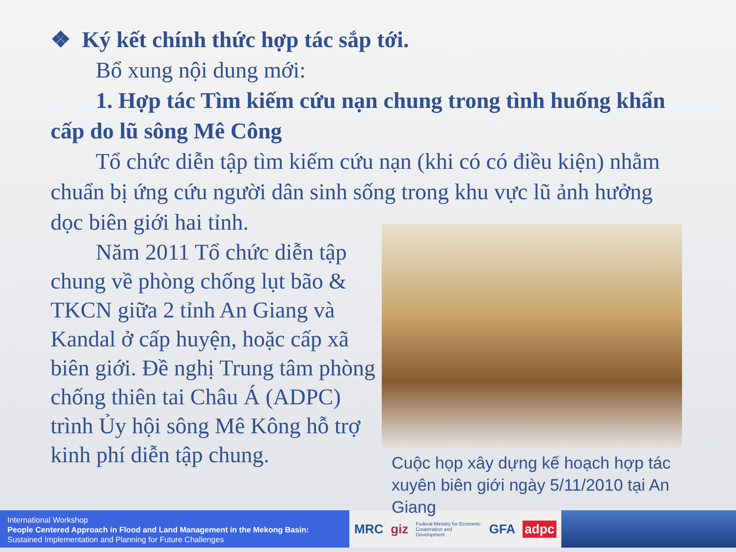❖ Ký kết chính thức hợp tác sắp tới.
Bổ xung nội dung mới:
1. Hợp tác Tìm kiếm cứu nạn chung trong tình huống khẩn cấp do lũ sông Mê Công
Tổ chức diễn tập tìm kiếm cứu nạn (khi có có điều kiện) nhằm chuẩn bị ứng cứu người dân sinh sống trong khu vực lũ ảnh hưởng dọc biên giới hai tỉnh.
Năm 2011 Tổ chức diễn tập chung về phòng chống lụt bão & TKCN giữa 2 tỉnh An Giang và Kandal ở cấp huyện, hoặc cấp xã biên giới. Đề nghị Trung tâm phòng chống thiên tai Châu Á (ADPC) trình Ủy hội sông Mê Kông hỗ trợ kinh phí diễn tập chung.
Cuộc họp xây dựng kế hoạch hợp tác xuyên biên giới ngày 5/11/2010 tại An Giang
International Workshop
People Centered Approach in Flood and Land Management in the Mekong Basin:
Sustained Implementation and Planning for Future Challenges
MRC giz Federal Ministry for Economic Cooperation and Development GFA adpc